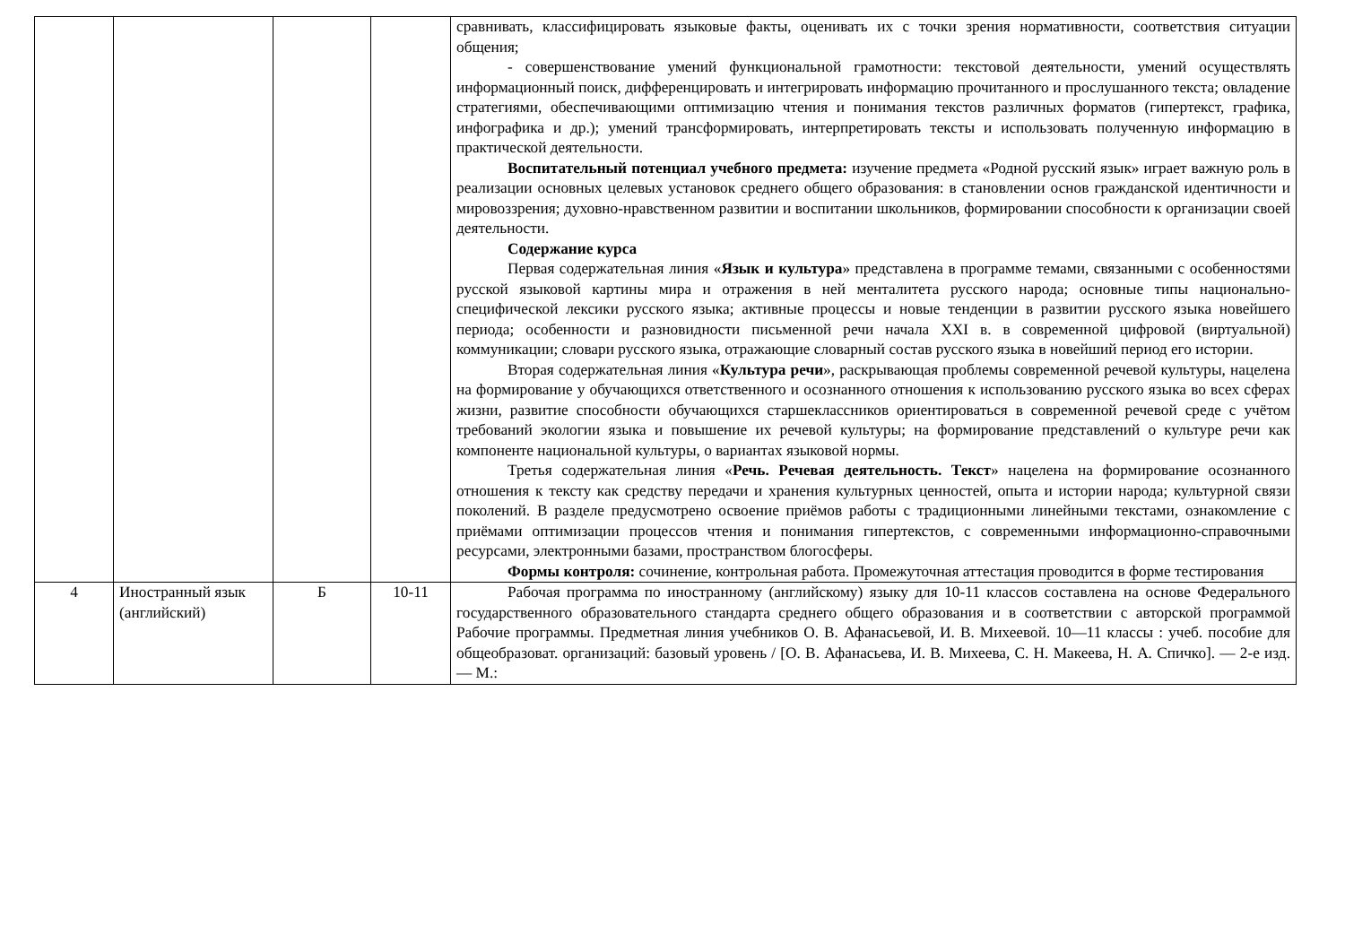| | | | | сравнивать, классифицировать языковые факты, оценивать их с точки зрения нормативности, соответствия ситуации общения; - совершенствование умений функциональной грамотности: текстовой деятельности, умений осуществлять информационный поиск, дифференцировать и интегрировать информацию прочитанного и прослушанного текста; овладение стратегиями, обеспечивающими оптимизацию чтения и понимания текстов различных форматов (гипертекст, графика, инфографика и др.); умений трансформировать, интерпретировать тексты и использовать полученную информацию в практической деятельности. Воспитательный потенциал учебного предмета: изучение предмета «Родной русский язык» играет важную роль в реализации основных целевых установок среднего общего образования: в становлении основ гражданской идентичности и мировоззрения; духовно-нравственном развитии и воспитании школьников, формировании способности к организации своей деятельности. Содержание курса Первая содержательная линия « Язык и культура » представлена в программе темами, связанными с особенностями русской языковой картины мира и отражения в ней менталитета русского народа; основные типы национально-специфической лексики русского языка; активные процессы и новые тенденции в развитии русского языка новейшего периода; особенности и разновидности письменной речи начала XXI в. в современной цифровой (виртуальной) коммуникации; словари русского языка, отражающие словарный состав русского языка в новейший период его истории. Вторая содержательная линия « Культура речи », раскрывающая проблемы современной речевой культуры, нацелена на формирование у обучающихся ответственного и осознанного отношения к использованию русского языка во всех сферах жизни, развитие способности обучающихся старшеклассников ориентироваться в современной речевой среде с учётом требований экологии языка и повышение их речевой культуры; на формирование представлений о культуре речи как компоненте национальной культуры, о вариантах языковой нормы. Третья содержательная линия « Речь. Речевая деятельность. Текст » нацелена на формирование осознанного отношения к тексту как средству передачи и хранения культурных ценностей, опыта и истории народа; культурной связи поколений. В разделе предусмотрено освоение приёмов работы с традиционными линейными текстами, ознакомление с приёмами оптимизации процессов чтения и понимания гипертекстов, с современными информационно-справочными ресурсами, электронными базами, пространством блогосферы. Формы контроля: сочинение, контрольная работа. Промежуточная аттестация проводится в форме тестирования |
| 4 | Иностранный язык (английский) | Б | 10-11 | Рабочая программа по иностранному (английскому) языку для 10-11 классов составлена на основе Федерального государственного образовательного стандарта среднего общего образования и в соответствии с авторской программой Рабочие программы. Предметная линия учебников О. В. Афанасьевой, И. В. Михеевой. 10—11 классы : учеб. пособие для общеобразоват. организаций: базовый уровень / [О. В. Афанасьева, И. В. Михеева, С. Н. Макеева, Н. А. Спичко]. — 2-е изд. — М.: |